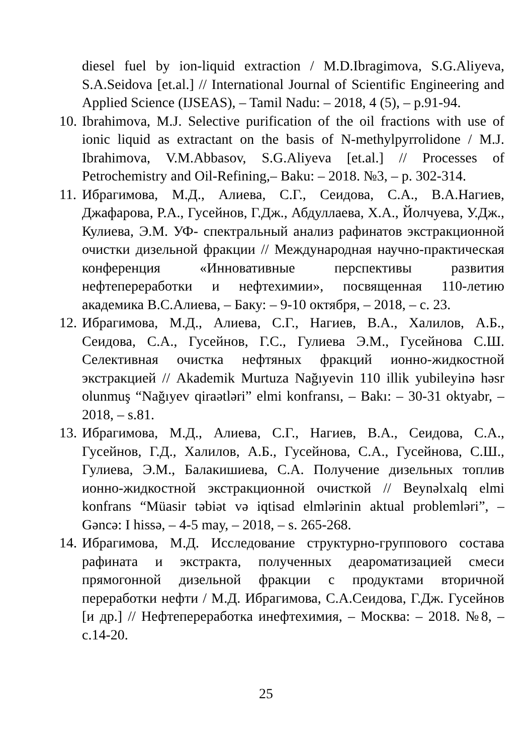diesel fuel by ion-liquid extraction / M.D.Ibragimova, S.G.Aliyeva, S.A.Seidova [et.al.] // International Journal of Scientific Engineering and Applied Science (IJSEAS), – Tamil Nadu: – 2018, 4 (5), – p.91-94.
10. Ibrahimova, M.J. Selective purification of the oil fractions with use of ionic liquid as extractant on the basis of N-methylpyrrolidone / M.J. Ibrahimova, V.M.Abbasov, S.G.Aliyeva [et.al.] // Processes of Petrochemistry and Oil-Refining,– Baku: – 2018. №3, – p. 302-314.
11. Ибрагимова, М.Д., Алиева, С.Г., Сеидова, С.А., В.А.Нагиев, Джафарова, Р.А., Гусейнов, Г.Дж., Абдуллаева, Х.А., Йолчуева, У.Дж., Кулиева, Э.М. УФ- спектральный анализ рафинатов экстракционной очистки дизельной фракции // Международная научно-практическая конференция «Инновативные перспективы развития нефтепереработки и нефтехимии», посвященная 110-летию академика В.С.Алиева, – Баку: – 9-10 октября, – 2018, – с. 23.
12. Ибрагимова, М.Д., Алиева, С.Г., Нагиев, В.А., Халилов, А.Б., Сеидова, С.А., Гусейнов, Г.С., Гулиева Э.М., Гусейнова С.Ш. Селективная очистка нефтяных фракций ионно-жидкостной экстракцией // Akademik Murtuza Nağıyevin 110 illik yubileyinə həsr olunmuş “Nağıyev qiraətləri” elmi konfransı, – Bakı: – 30-31 oktyabr, – 2018, – s.81.
13. Ибрагимова, М.Д., Алиева, С.Г., Нагиев, В.А., Сеидова, С.А., Гусейнов, Г.Д., Халилов, А.Б., Гусейнова, С.А., Гусейнова, С.Ш., Гулиева, Э.М., Балакишиева, С.А. Получение дизельных топлив ионно-жидкостной экстракционной очисткой // Beynəlxalq elmi konfrans “Müasir təbiət və iqtisad elmlərinin aktual problemləri”, – Gəncə: I hissə, – 4-5 may, – 2018, – s. 265-268.
14. Ибрагимова, М.Д. Исследование структурно-группового состава рафината и экстракта, полученных деароматизацией смеси прямогонной дизельной фракции с продуктами вторичной переработки нефти / М.Д. Ибрагимова, С.А.Сеидова, Г.Дж. Гусейнов [и др.] // Нефтепереработка инефтехимия, – Москва: – 2018. №8, – с.14-20.
25